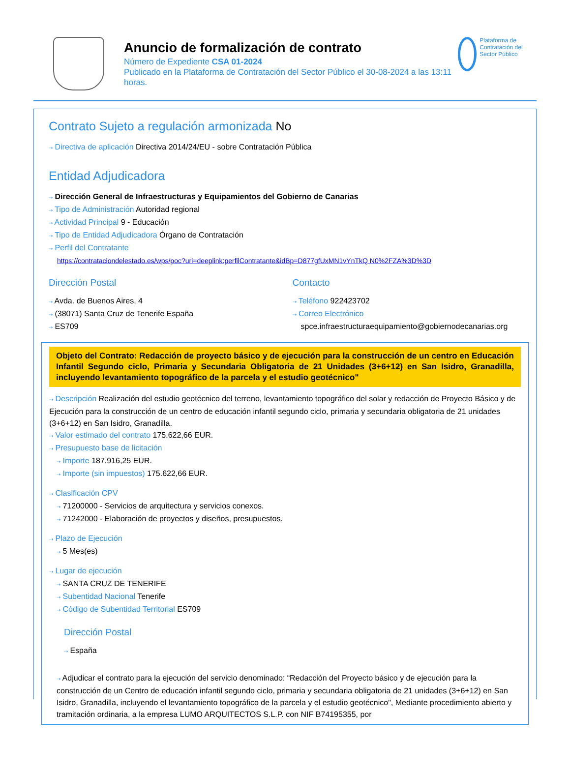Anuncio de formalización de contrato
Número de Expediente CSA 01-2024
Publicado en la Plataforma de Contratación del Sector Público el 30-08-2024 a las 13:11 horas.
Plataforma de Contratación del Sector Público
Contrato Sujeto a regulación armonizada No
⇢ Directiva de aplicación Directiva 2014/24/EU - sobre Contratación Pública
Entidad Adjudicadora
⇢ Dirección General de Infraestructuras y Equipamientos del Gobierno de Canarias
⇢ Tipo de Administración Autoridad regional
⇢ Actividad Principal 9 - Educación
⇢ Tipo de Entidad Adjudicadora Órgano de Contratación
⇢ Perfil del Contratante
https://contrataciondelestado.es/wps/poc?uri=deeplink:perfilContratante&idBp=D877gfUxMN1vYnTkQ N0%2FZA%3D%3D
Dirección Postal
⇢ Avda. de Buenos Aires, 4
⇢ (38071) Santa Cruz de Tenerife España
⇢ ES709
Contacto
⇢ Teléfono 922423702
⇢ Correo Electrónico
spce.infraestructuraequipamiento@gobiernodecanarias.org
Objeto del Contrato: Redacción de proyecto básico y de ejecución para la construcción de un centro en Educación Infantil Segundo ciclo, Primaria y Secundaria Obligatoria de 21 Unidades (3+6+12) en San Isidro, Granadilla, incluyendo levantamiento topográfico de la parcela y el estudio geotécnico"
⇢ Descripción Realización del estudio geotécnico del terreno, levantamiento topográfico del solar y redacción de Proyecto Básico y de Ejecución para la construcción de un centro de educación infantil segundo ciclo, primaria y secundaria obligatoria de 21 unidades (3+6+12) en San Isidro, Granadilla.
⇢ Valor estimado del contrato 175.622,66 EUR.
⇢ Presupuesto base de licitación
⇢ Importe 187.916,25 EUR.
⇢ Importe (sin impuestos) 175.622,66 EUR.
⇢ Clasificación CPV
⇢ 71200000 - Servicios de arquitectura y servicios conexos.
⇢ 71242000 - Elaboración de proyectos y diseños, presupuestos.
⇢ Plazo de Ejecución
⇢ 5 Mes(es)
⇢ Lugar de ejecución
⇢ SANTA CRUZ DE TENERIFE
⇢ Subentidad Nacional Tenerife
⇢ Código de Subentidad Territorial ES709
Dirección Postal
⇢ España
⇢ Adjudicar el contrato para la ejecución del servicio denominado: “Redacción del Proyecto básico y de ejecución para la construcción de un Centro de educación infantil segundo ciclo, primaria y secundaria obligatoria de 21 unidades (3+6+12) en San Isidro, Granadilla, incluyendo el levantamiento topográfico de la parcela y el estudio geotécnico", Mediante procedimiento abierto y tramitación ordinaria, a la empresa LUMO ARQUITECTOS S.L.P. con NIF B74195355, por